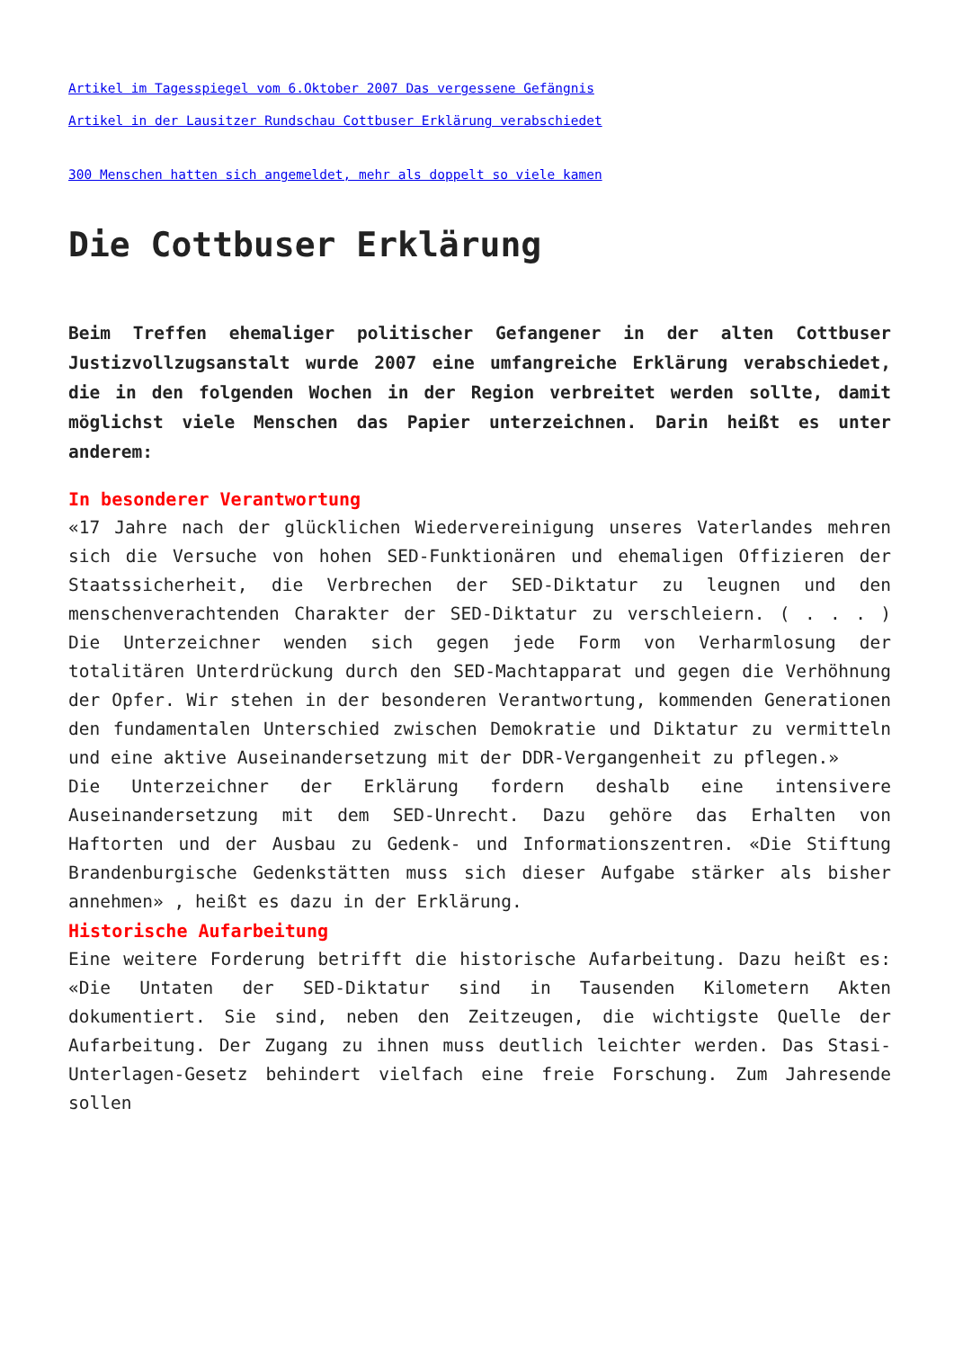Artikel im Tagesspiegel vom 6.Oktober 2007 Das vergessene Gefängnis
Artikel in der Lausitzer Rundschau Cottbuser Erklärung verabschiedet
300 Menschen hatten sich angemeldet, mehr als doppelt so viele kamen
Die Cottbuser Erklärung
Beim Treffen ehemaliger politischer Gefangener in der alten Cottbuser Justizvollzugsanstalt wurde 2007 eine umfangreiche Erklärung verabschiedet, die in den folgenden Wochen in der Region verbreitet werden sollte, damit möglichst viele Menschen das Papier unterzeichnen. Darin heißt es unter anderem:
In besonderer Verantwortung
«17 Jahre nach der glücklichen Wiedervereinigung unseres Vaterlandes mehren sich die Versuche von hohen SED-Funktionären und ehemaligen Offizieren der Staatssicherheit, die Verbrechen der SED-Diktatur zu leugnen und den menschenverachtenden Charakter der SED-Diktatur zu verschleiern. ( . . . ) Die Unterzeichner wenden sich gegen jede Form von Verharmlosung der totalitären Unterdrückung durch den SED-Machtapparat und gegen die Verhöhnung der Opfer. Wir stehen in der besonderen Verantwortung, kommenden Generationen den fundamentalen Unterschied zwischen Demokratie und Diktatur zu vermitteln und eine aktive Auseinandersetzung mit der DDR-Vergangenheit zu pflegen.»
Die Unterzeichner der Erklärung fordern deshalb eine intensivere Auseinandersetzung mit dem SED-Unrecht. Dazu gehöre das Erhalten von Haftorten und der Ausbau zu Gedenk- und Informationszentren. «Die Stiftung Brandenburgische Gedenkstätten muss sich dieser Aufgabe stärker als bisher annehmen» , heißt es dazu in der Erklärung.
Historische Aufarbeitung
Eine weitere Forderung betrifft die historische Aufarbeitung. Dazu heißt es: «Die Untaten der SED-Diktatur sind in Tausenden Kilometern Akten dokumentiert. Sie sind, neben den Zeitzeugen, die wichtigste Quelle der Aufarbeitung. Der Zugang zu ihnen muss deutlich leichter werden. Das Stasi-Unterlagen-Gesetz behindert vielfach eine freie Forschung. Zum Jahresende sollen